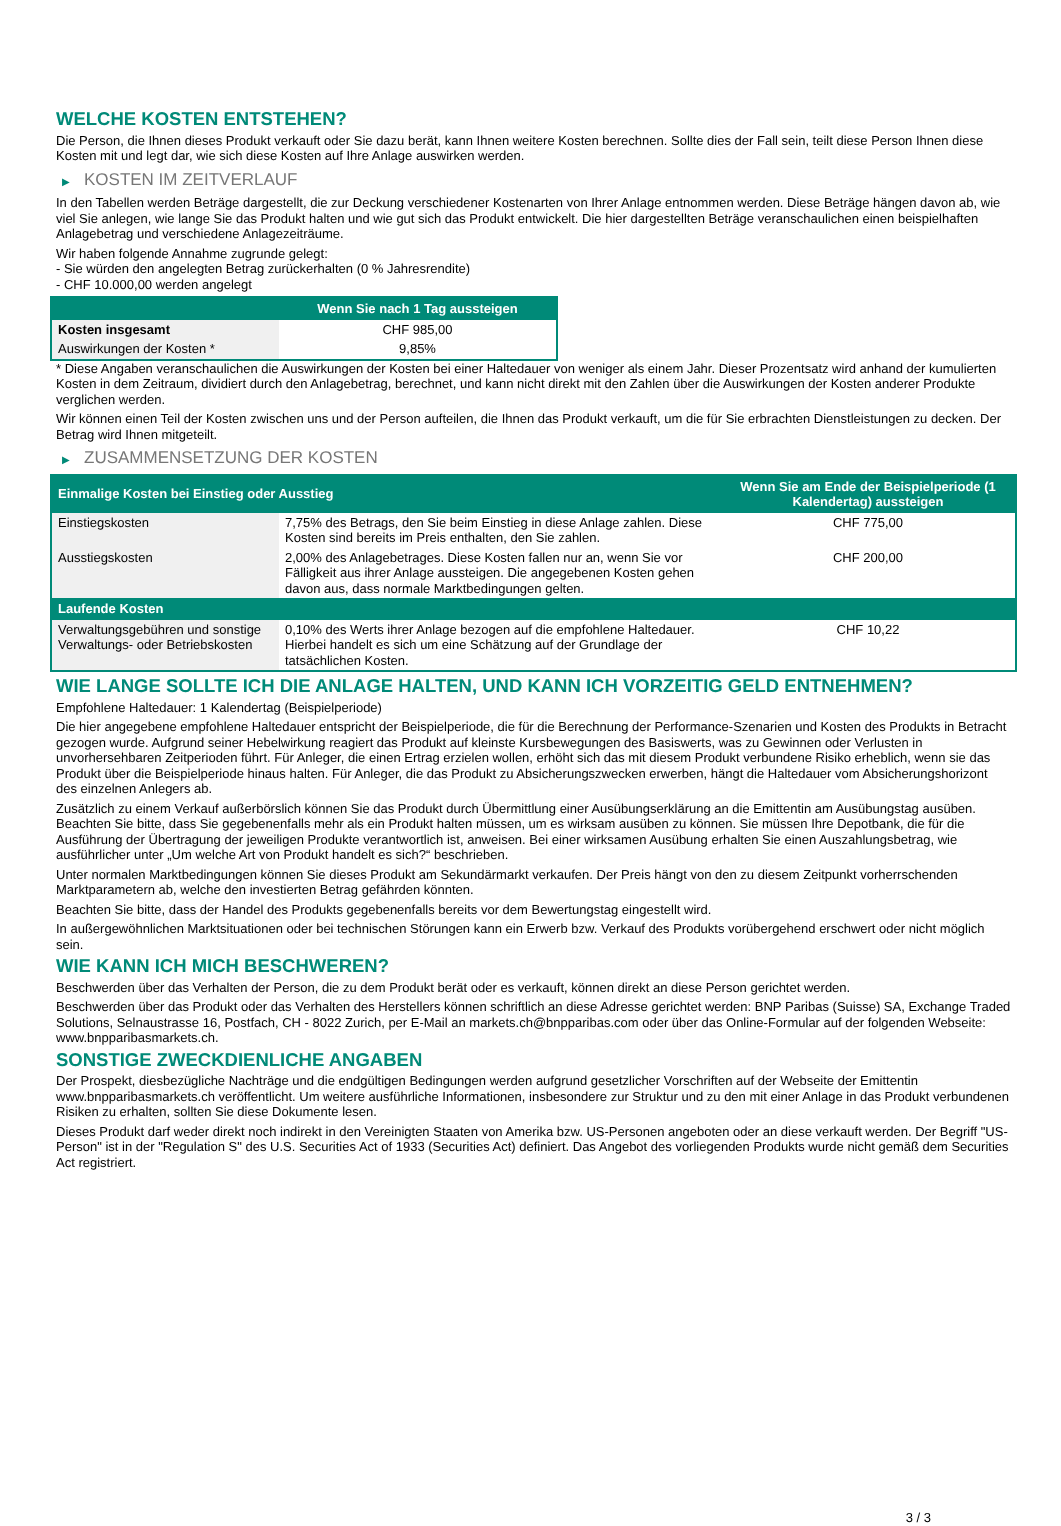WELCHE KOSTEN ENTSTEHEN?
Die Person, die Ihnen dieses Produkt verkauft oder Sie dazu berät, kann Ihnen weitere Kosten berechnen. Sollte dies der Fall sein, teilt diese Person Ihnen diese Kosten mit und legt dar, wie sich diese Kosten auf Ihre Anlage auswirken werden.
▶ KOSTEN IM ZEITVERLAUF
In den Tabellen werden Beträge dargestellt, die zur Deckung verschiedener Kostenarten von Ihrer Anlage entnommen werden. Diese Beträge hängen davon ab, wie viel Sie anlegen, wie lange Sie das Produkt halten und wie gut sich das Produkt entwickelt. Die hier dargestellten Beträge veranschaulichen einen beispielhaften Anlagebetrag und verschiedene Anlagezeiträume.
Wir haben folgende Annahme zugrunde gelegt:
- Sie würden den angelegten Betrag zurückerhalten (0 % Jahresrendite)
- CHF 10.000,00 werden angelegt
| | Wenn Sie nach 1 Tag aussteigen |
| --- | --- |
| Kosten insgesamt | CHF 985,00 |
| Auswirkungen der Kosten * | 9,85% |
* Diese Angaben veranschaulichen die Auswirkungen der Kosten bei einer Haltedauer von weniger als einem Jahr. Dieser Prozentsatz wird anhand der kumulierten Kosten in dem Zeitraum, dividiert durch den Anlagebetrag, berechnet, und kann nicht direkt mit den Zahlen über die Auswirkungen der Kosten anderer Produkte verglichen werden.
Wir können einen Teil der Kosten zwischen uns und der Person aufteilen, die Ihnen das Produkt verkauft, um die für Sie erbrachten Dienstleistungen zu decken. Der Betrag wird Ihnen mitgeteilt.
▶ ZUSAMMENSETZUNG DER KOSTEN
| Einmalige Kosten bei Einstieg oder Ausstieg | | Wenn Sie am Ende der Beispielperiode (1 Kalendertag) aussteigen |
| --- | --- | --- |
| Einstiegskosten | 7,75% des Betrags, den Sie beim Einstieg in diese Anlage zahlen. Diese Kosten sind bereits im Preis enthalten, den Sie zahlen. | CHF 775,00 |
| Ausstiegskosten | 2,00% des Anlagebetrages. Diese Kosten fallen nur an, wenn Sie vor Fälligkeit aus ihrer Anlage aussteigen. Die angegebenen Kosten gehen davon aus, dass normale Marktbedingungen gelten. | CHF 200,00 |
| Laufende Kosten | | |
| Verwaltungsgebühren und sonstige Verwaltungs- oder Betriebskosten | 0,10% des Werts ihrer Anlage bezogen auf die empfohlene Haltedauer. Hierbei handelt es sich um eine Schätzung auf der Grundlage der tatsächlichen Kosten. | CHF 10,22 |
WIE LANGE SOLLTE ICH DIE ANLAGE HALTEN, UND KANN ICH VORZEITIG GELD ENTNEHMEN?
Empfohlene Haltedauer: 1 Kalendertag (Beispielperiode)
Die hier angegebene empfohlene Haltedauer entspricht der Beispielperiode, die für die Berechnung der Performance-Szenarien und Kosten des Produkts in Betracht gezogen wurde. Aufgrund seiner Hebelwirkung reagiert das Produkt auf kleinste Kursbewegungen des Basiswerts, was zu Gewinnen oder Verlusten in unvorhersehbaren Zeitperioden führt. Für Anleger, die einen Ertrag erzielen wollen, erhöht sich das mit diesem Produkt verbundene Risiko erheblich, wenn sie das Produkt über die Beispielperiode hinaus halten. Für Anleger, die das Produkt zu Absicherungszwecken erwerben, hängt die Haltedauer vom Absicherungshorizont des einzelnen Anlegers ab.
Zusätzlich zu einem Verkauf außerbörslich können Sie das Produkt durch Übermittlung einer Ausübungserklärung an die Emittentin am Ausübungstag ausüben. Beachten Sie bitte, dass Sie gegebenenfalls mehr als ein Produkt halten müssen, um es wirksam ausüben zu können. Sie müssen Ihre Depotbank, die für die Ausführung der Übertragung der jeweiligen Produkte verantwortlich ist, anweisen. Bei einer wirksamen Ausübung erhalten Sie einen Auszahlungsbetrag, wie ausführlicher unter „Um welche Art von Produkt handelt es sich?“ beschrieben.
Unter normalen Marktbedingungen können Sie dieses Produkt am Sekundärmarkt verkaufen. Der Preis hängt von den zu diesem Zeitpunkt vorherrschenden Marktparametern ab, welche den investierten Betrag gefährden könnten.
Beachten Sie bitte, dass der Handel des Produkts gegebenenfalls bereits vor dem Bewertungstag eingestellt wird.
In außergewöhnlichen Marktsituationen oder bei technischen Störungen kann ein Erwerb bzw. Verkauf des Produkts vorübergehend erschwert oder nicht möglich sein.
WIE KANN ICH MICH BESCHWEREN?
Beschwerden über das Verhalten der Person, die zu dem Produkt berät oder es verkauft, können direkt an diese Person gerichtet werden.
Beschwerden über das Produkt oder das Verhalten des Herstellers können schriftlich an diese Adresse gerichtet werden: BNP Paribas (Suisse) SA, Exchange Traded Solutions, Selnaustrasse 16, Postfach, CH - 8022 Zurich, per E-Mail an markets.ch@bnpparibas.com oder über das Online-Formular auf der folgenden Webseite: www.bnpparibasmarkets.ch.
SONSTIGE ZWECKDIENLICHE ANGABEN
Der Prospekt, diesbezügliche Nachträge und die endgültigen Bedingungen werden aufgrund gesetzlicher Vorschriften auf der Webseite der Emittentin www.bnpparibasmarkets.ch veröffentlicht. Um weitere ausführliche Informationen, insbesondere zur Struktur und zu den mit einer Anlage in das Produkt verbundenen Risiken zu erhalten, sollten Sie diese Dokumente lesen.
Dieses Produkt darf weder direkt noch indirekt in den Vereinigten Staaten von Amerika bzw. US-Personen angeboten oder an diese verkauft werden. Der Begriff "US-Person" ist in der "Regulation S" des U.S. Securities Act of 1933 (Securities Act) definiert. Das Angebot des vorliegenden Produkts wurde nicht gemäß dem Securities Act registriert.
3 / 3